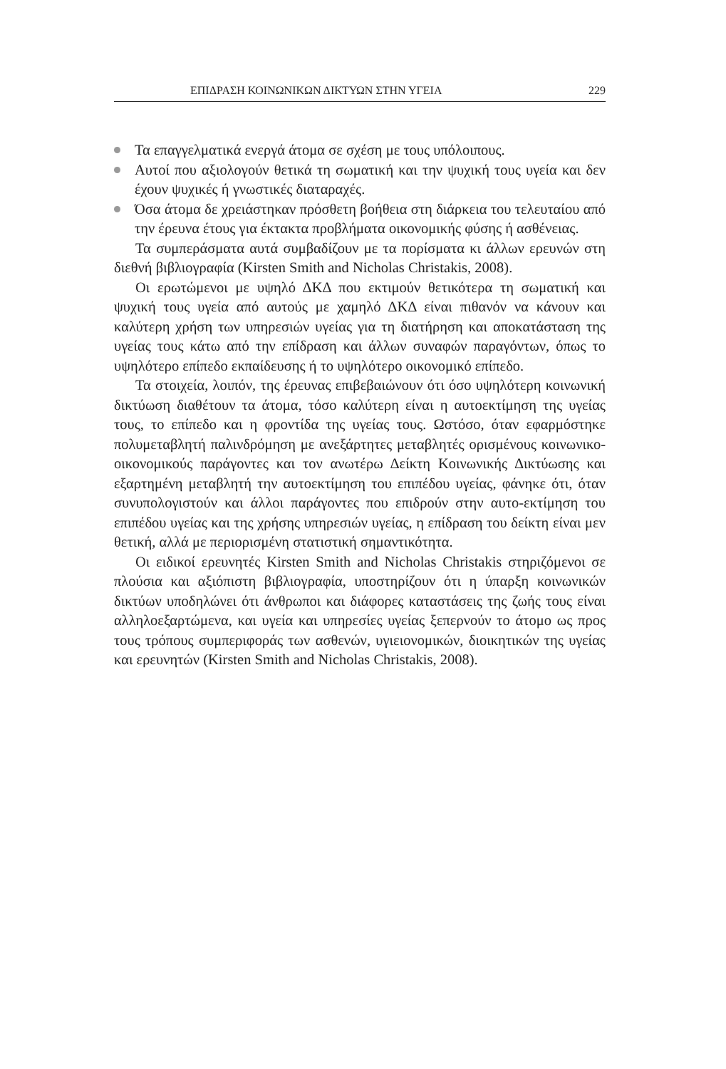ΕΠΙΔΡΑΣΗ ΚΟΙΝΩΝΙΚΩΝ ΔΙΚΤΥΩΝ ΣΤΗΝ ΥΓΕΙΑ 229
Τα επαγγελματικά ενεργά άτομα σε σχέση με τους υπόλοιπους.
Αυτοί που αξιολογούν θετικά τη σωματική και την ψυχική τους υγεία και δεν έχουν ψυχικές ή γνωστικές διαταραχές.
Όσα άτομα δε χρειάστηκαν πρόσθετη βοήθεια στη διάρκεια του τελευταίου από την έρευνα έτους για έκτακτα προβλήματα οικονομικής φύσης ή ασθένειας.
Τα συμπεράσματα αυτά συμβαδίζουν με τα πορίσματα κι άλλων ερευνών στη διεθνή βιβλιογραφία (Kirsten Smith and Nicholas Christakis, 2008).
Οι ερωτώμενοι με υψηλό ΔΚΔ που εκτιμούν θετικότερα τη σωματική και ψυχική τους υγεία από αυτούς με χαμηλό ΔΚΔ είναι πιθανόν να κάνουν και καλύτερη χρήση των υπηρεσιών υγείας για τη διατήρηση και αποκατάσταση της υγείας τους κάτω από την επίδραση και άλλων συναφών παραγόντων, όπως το υψηλότερο επίπεδο εκπαίδευσης ή το υψηλότερο οικονομικό επίπεδο.
Τα στοιχεία, λοιπόν, της έρευνας επιβεβαιώνουν ότι όσο υψηλότερη κοινωνική δικτύωση διαθέτουν τα άτομα, τόσο καλύτερη είναι η αυτοεκτίμηση της υγείας τους, το επίπεδο και η φροντίδα της υγείας τους. Ωστόσο, όταν εφαρμόστηκε πολυμεταβλητή παλινδρόμηση με ανεξάρτητες μεταβλητές ορισμένους κοινωνικο-οικονομικούς παράγοντες και τον ανωτέρω Δείκτη Κοινωνικής Δικτύωσης και εξαρτημένη μεταβλητή την αυτοεκτίμηση του επιπέδου υγείας, φάνηκε ότι, όταν συνυπολογιστούν και άλλοι παράγοντες που επιδρούν στην αυτο-εκτίμηση του επιπέδου υγείας και της χρήσης υπηρεσιών υγείας, η επίδραση του δείκτη είναι μεν θετική, αλλά με περιορισμένη στατιστική σημαντικότητα.
Οι ειδικοί ερευνητές Kirsten Smith and Nicholas Christakis στηριζόμενοι σε πλούσια και αξιόπιστη βιβλιογραφία, υποστηρίζουν ότι η ύπαρξη κοινωνικών δικτύων υποδηλώνει ότι άνθρωποι και διάφορες καταστάσεις της ζωής τους είναι αλληλοεξαρτώμενα, και υγεία και υπηρεσίες υγείας ξεπερνούν το άτομο ως προς τους τρόπους συμπεριφοράς των ασθενών, υγιειονομικών, διοικητικών της υγείας και ερευνητών (Kirsten Smith and Nicholas Christakis, 2008).